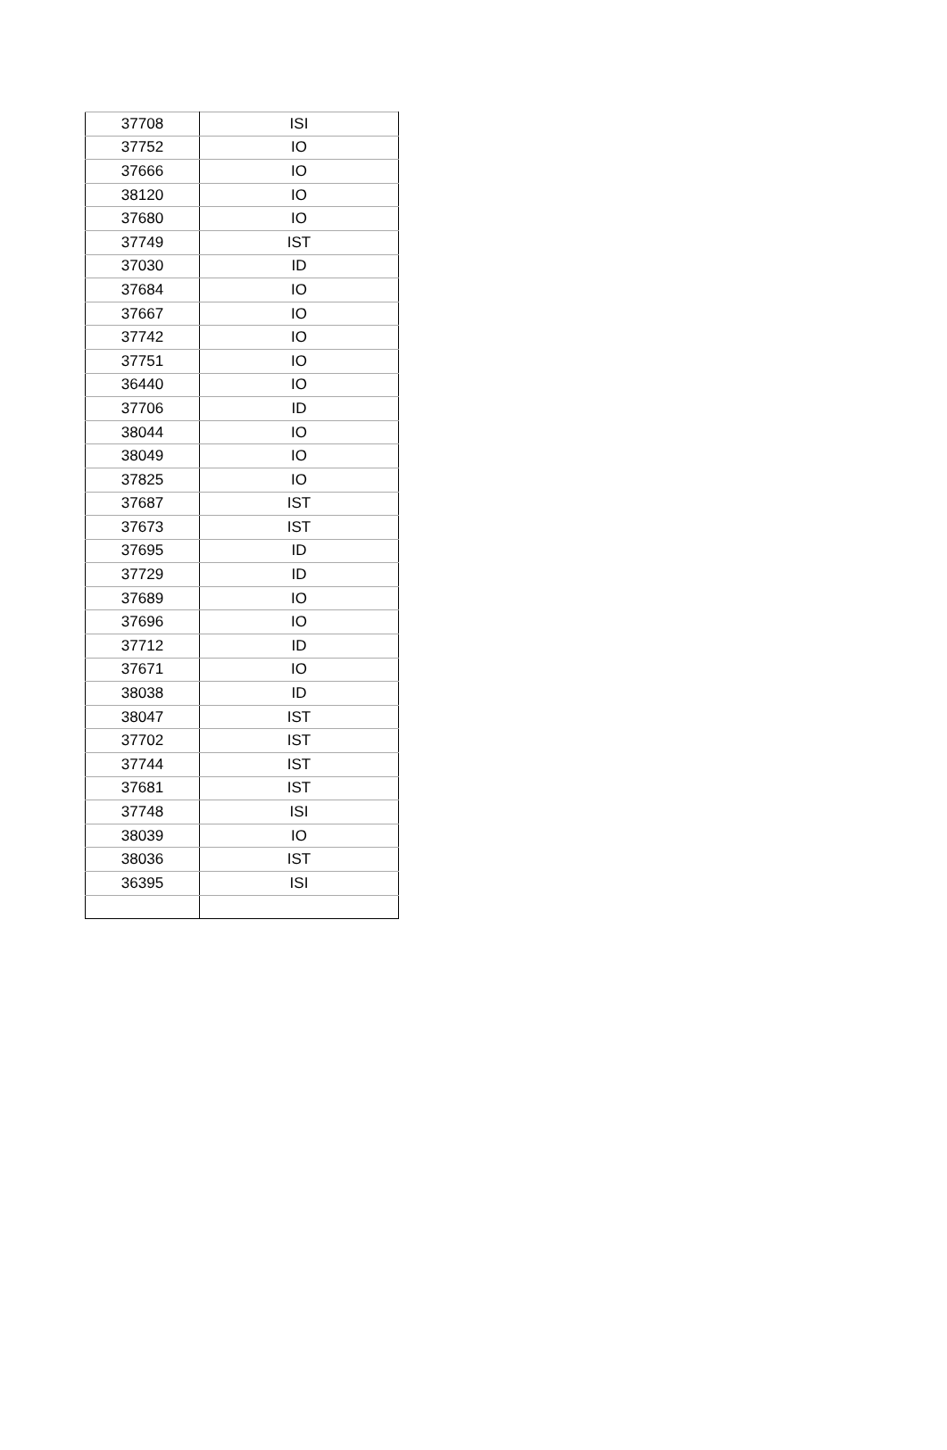| 37708 | ISI |
| 37752 | IO |
| 37666 | IO |
| 38120 | IO |
| 37680 | IO |
| 37749 | IST |
| 37030 | ID |
| 37684 | IO |
| 37667 | IO |
| 37742 | IO |
| 37751 | IO |
| 36440 | IO |
| 37706 | ID |
| 38044 | IO |
| 38049 | IO |
| 37825 | IO |
| 37687 | IST |
| 37673 | IST |
| 37695 | ID |
| 37729 | ID |
| 37689 | IO |
| 37696 | IO |
| 37712 | ID |
| 37671 | IO |
| 38038 | ID |
| 38047 | IST |
| 37702 | IST |
| 37744 | IST |
| 37681 | IST |
| 37748 | ISI |
| 38039 | IO |
| 38036 | IST |
| 36395 | ISI |